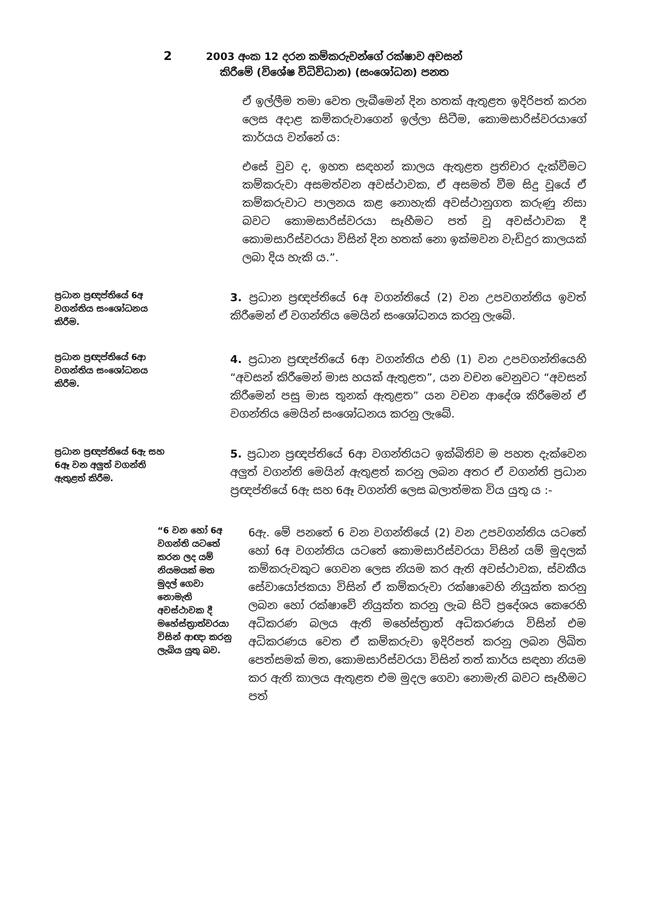2
2003 අංක 12 දරන කම්කරුවන්ගේ රක්ෂාව අවසන්
කිරීමේ (විශේෂ විධිවිධාන) (සංශෝධන) පනත
ඒ ඉල්ලීම තමා වෙත ලැබීමෙන් දින හතක් ඇතුළත ඉදිරිපත් කරන ලෙස අදාළ කම්කරුවාගෙන් ඉල්ලා සිටීම, කොමසාරිස්වරයාගේ කාර්යය වන්නේ ය:
එසේ වුව ද, ඉහත සඳහන් කාලය ඇතුළත ප්‍රතිචාර දැක්වීමට කම්කරුවා අසමත්වන අවස්ථාවක, ඒ අසමත් වීම සිදු වූයේ ඒ කම්කරුවාට පාලනය කළ නොහැකි අවස්ථානුගත කරුණු නිසා බවට කොමසාරිස්වරයා සෑහීමට පත් වූ අවස්ථාවක දී කොමසාරිස්වරයා විසින් දින හතක් නො ඉක්මවන වැඩිදුර කාලයක් ලබා දිය හැකි ය.”.
ප්‍රධාන ප්‍රඥප්තියේ 6අ වගන්තිය සංශෝධනය කිරීම.
3. ප්‍රධාන ප්‍රඥප්තියේ 6අ වගන්තියේ (2) වන උපවගන්තිය ඉවත් කිරීමෙන් ඒ වගන්තිය මෙයින් සංශෝධනය කරනු ලැබේ.
ප්‍රධාන ප්‍රඥප්තියේ 6ආ වගන්තිය සංශෝධනය කිරීම.
4. ප්‍රධාන ප්‍රඥප්තියේ 6ආ වගන්තිය එහි (1) වන උපවගන්තියෙහි “අවසන් කිරීමෙන් මාස හයක් ඇතුළත”, යන වචන වෙනුවට “අවසන් කිරීමෙන් පසු මාස තුනක් ඇතුළත” යන වචන ආදේශ කිරීමෙන් ඒ වගන්තිය මෙයින් සංශෝධනය කරනු ලැබේ.
ප්‍රධාන ප්‍රඥප්තියේ 6ඇ සහ 6ඈ වන අලුත් වගන්ති ඇතුළත් කිරීම.
5. ප්‍රධාන ප්‍රඥප්තියේ 6ආ වගන්තියට ඉක්බිතිව ම පහත දැක්වෙන අලුත් වගන්ති මෙයින් ඇතුළත් කරනු ලබන අතර ඒ වගන්ති ප්‍රධාන ප්‍රඥප්තියේ 6ඇ සහ 6ඈ වගන්ති ලෙස බලාත්මක විය යුතු ය :-
“6 වන හෝ 6අ වගන්ති යටතේ කරන ලද යම් නියමයක් මත මුදල් ගෙවා නොමැති අවස්ථාවක දී මහේස්ත්‍රාත්වරයා විසින් ආඥා කරනු ලැබිය යුතු බව.
6ඇ. මේ පනතේ 6 වන වගන්තියේ (2) වන උපවගන්තිය යටතේ හෝ 6අ වගන්තිය යටතේ කොමසාරිස්වරයා විසින් යම් මුදලක් කම්කරුවකුට ගෙවන ලෙස නියම කර ඇති අවස්ථාවක, ස්වකීය සේවායෝජකයා විසින් ඒ කම්කරුවා රක්ෂාවෙහි නියුක්ත කරනු ලබන හෝ රක්ෂාවේ නියුක්ත කරනු ලැබ සිටි ප්‍රදේශය කෙරෙහි අධිකරණ බලය ඇති මහේස්ත්‍රාත් අධිකරණය විසින් එම අධිකරණය වෙත ඒ කම්කරුවා ඉදිරිපත් කරනු ලබන ලිඛිත පෙත්සමක් මත, කොමසාරිස්වරයා විසින් තත් කාර්ය සඳහා නියම කර ඇති කාලය ඇතුළත එම මුදල ගෙවා නොමැති බවට සෑහීමට පත්